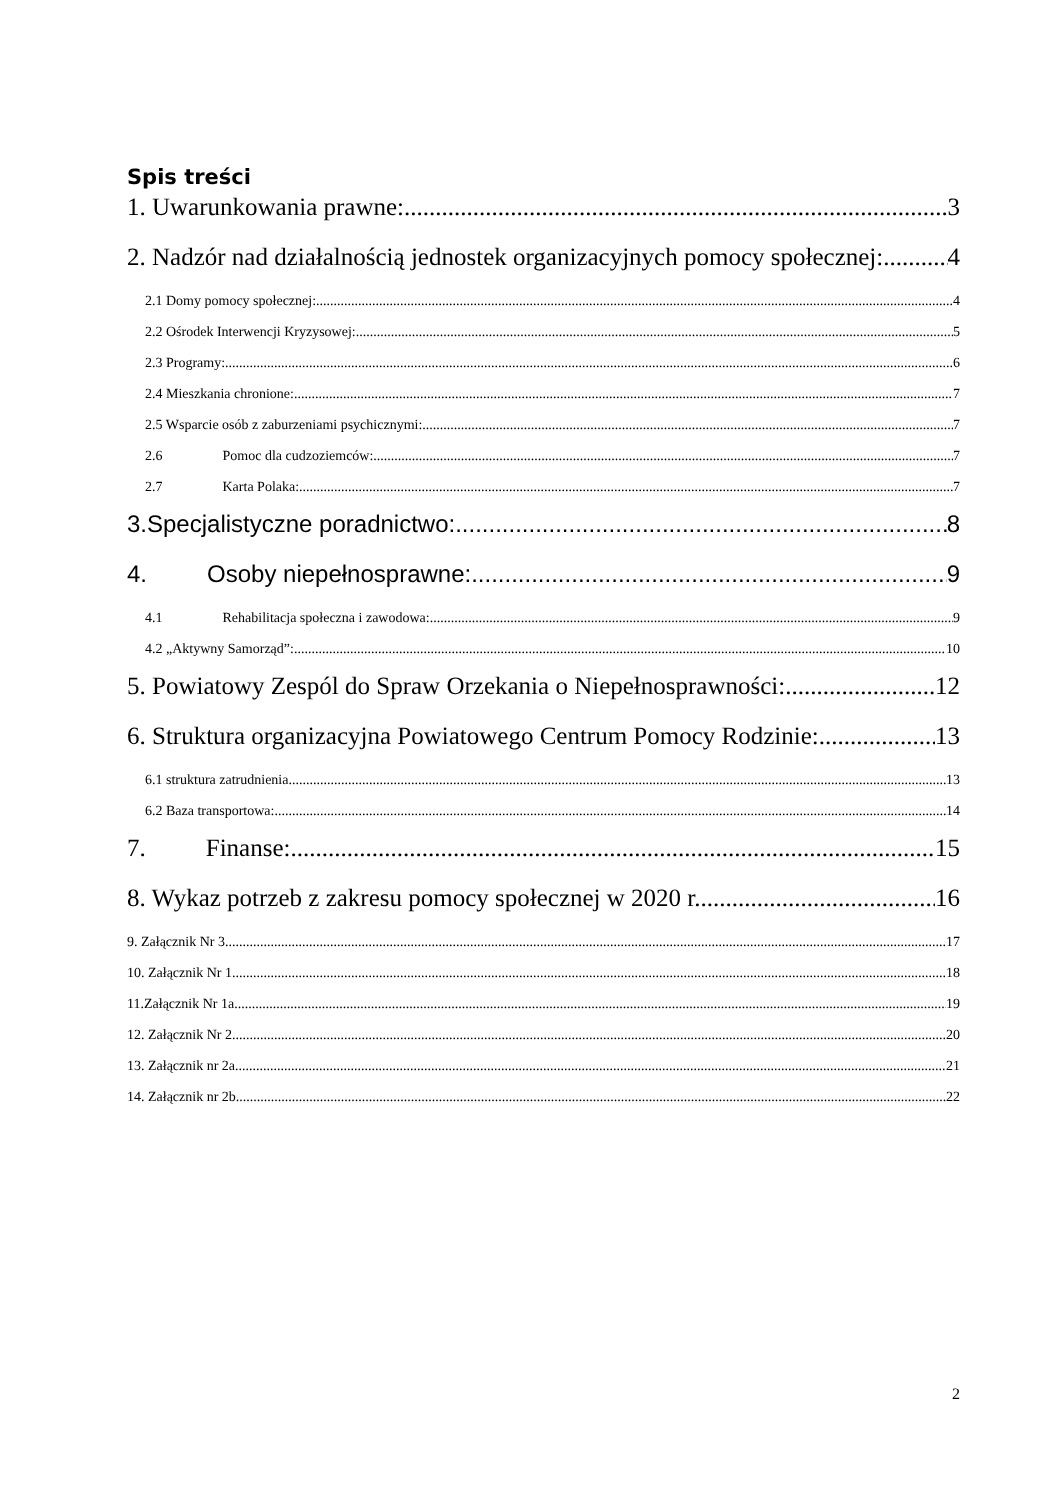Spis treści
1. Uwarunkowania prawne: 3
2. Nadzór nad działalnością jednostek organizacyjnych pomocy społecznej: 4
2.1 Domy pomocy społecznej: 4
2.2 Ośrodek Interwencji Kryzysowej: 5
2.3 Programy: 6
2.4 Mieszkania chronione: 7
2.5 Wsparcie osób z zaburzeniami psychicznymi: 7
2.6 Pomoc dla cudzoziemców: 7
2.7 Karta Polaka: 7
3.Specjalistyczne poradnictwo: 8
4. Osoby niepełnosprawne: 9
4.1 Rehabilitacja społeczna i zawodowa: 9
4.2 „Aktywny Samorząd”: 10
5. Powiatowy Zespól do Spraw Orzekania o Niepełnosprawności: 12
6. Struktura organizacyjna Powiatowego Centrum Pomocy Rodzinie: 13
6.1 struktura zatrudnienia 13
6.2 Baza transportowa: 14
7. Finanse: 15
8. Wykaz potrzeb z zakresu pomocy społecznej w 2020 r. 16
9. Załącznik Nr 3 17
10. Załącznik Nr 1 18
11.Załącznik Nr 1a 19
12. Załącznik Nr 2 20
13. Załącznik nr 2a 21
14. Załącznik nr 2b 22
2